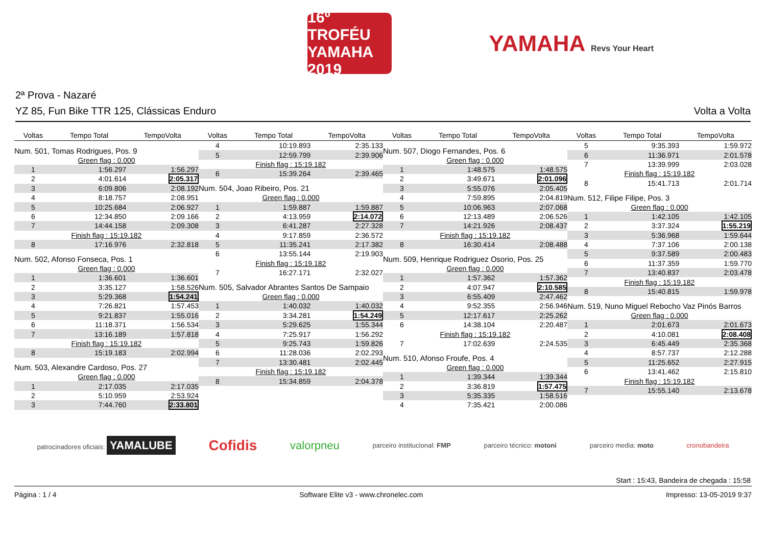16º TROFÉU YAMAHA 2019
YAMAHA Revs Your Heart
2ª Prova - Nazaré
YZ 85, Fun Bike TTR 125, Clássicas Enduro Volta a Volta
| Voltas | Tempo Total | TempoVolta |
| --- | --- | --- |
| Num. 501, Tomas Rodrigues, Pos. 9 | | |
| Green flag : 0.000 | | |
| 1 | 1:56.297 | 1:56.297 |
| 2 | 4:01.614 | 2:05.317 |
| 3 | 6:09.806 | 2:08.192 |
| 4 | 8:18.757 | 2:08.951 |
| 5 | 10:25.684 | 2:06.927 |
| 6 | 12:34.850 | 2:09.166 |
| 7 | 14:44.158 | 2:09.308 |
| Finish flag : 15:19.182 | | |
| 8 | 17:16.976 | 2:32.818 |
| Num. 502, Afonso Fonseca, Pos. 1 | | |
| Green flag : 0.000 | | |
| 1 | 1:36.601 | 1:36.601 |
| 2 | 3:35.127 | 1:58.526 |
| 3 | 5:29.368 | 1:54.241 |
| 4 | 7:26.821 | 1:57.453 |
| 5 | 9:21.837 | 1:55.016 |
| 6 | 11:18.371 | 1:56.534 |
| 7 | 13:16.189 | 1:57.818 |
| Finish flag : 15:19.182 | | |
| 8 | 15:19.183 | 2:02.994 |
| Num. 503, Alexandre Cardoso, Pos. 27 | | |
| Green flag : 0.000 | | |
| 1 | 2:17.035 | 2:17.035 |
| 2 | 5:10.959 | 2:53.924 |
| 3 | 7:44.760 | 2:33.801 |
| Voltas | Tempo Total | TempoVolta |
| --- | --- | --- |
| 4 | 10:19.893 | 2:35.133 |
| 5 | 12:59.799 | 2:39.906 |
| Finish flag : 15:19.182 | | |
| 6 | 15:39.264 | 2:39.465 |
| Num. 504, Joao Ribeiro, Pos. 21 | | |
| Green flag : 0.000 | | |
| 1 | 1:59.887 | 1:59.887 |
| 2 | 4:13.959 | 2:14.072 |
| 3 | 6:41.287 | 2:27.328 |
| 4 | 9:17.859 | 2:36.572 |
| 5 | 11:35.241 | 2:17.382 |
| 6 | 13:55.144 | 2:19.903 |
| Finish flag : 15:19.182 | | |
| 7 | 16:27.171 | 2:32.027 |
| Num. 505, Salvador Abrantes Santos De Sampaio | | |
| Green flag : 0.000 | | |
| 1 | 1:40.032 | 1:40.032 |
| 2 | 3:34.281 | 1:54.249 |
| 3 | 5:29.625 | 1:55.344 |
| 4 | 7:25.917 | 1:56.292 |
| 5 | 9:25.743 | 1:59.826 |
| 6 | 11:28.036 | 2:02.293 |
| 7 | 13:30.481 | 2:02.445 |
| Finish flag : 15:19.182 | | |
| 8 | 15:34.859 | 2:04.378 |
| Voltas | Tempo Total | TempoVolta |
| --- | --- | --- |
| Num. 507, Diogo Fernandes, Pos. 6 | | |
| Green flag : 0.000 | | |
| 1 | 1:48.575 | 1:48.575 |
| 2 | 3:49.671 | 2:01.096 |
| 3 | 5:55.076 | 2:05.405 |
| 4 | 7:59.895 | 2:04.819 |
| 5 | 10:06.963 | 2:07.068 |
| 6 | 12:13.489 | 2:06.526 |
| 7 | 14:21.926 | 2:08.437 |
| Finish flag : 15:19.182 | | |
| 8 | 16:30.414 | 2:08.488 |
| Num. 509, Henrique Rodriguez Osorio, Pos. 25 | | |
| Green flag : 0.000 | | |
| 1 | 1:57.362 | 1:57.362 |
| 2 | 4:07.947 | 2:10.585 |
| 3 | 6:55.409 | 2:47.462 |
| 4 | 9:52.355 | 2:56.946 |
| 5 | 12:17.617 | 2:25.262 |
| 6 | 14:38.104 | 2:20.487 |
| Finish flag : 15:19.182 | | |
| 7 | 17:02.639 | 2:24.535 |
| Num. 510, Afonso Froufe, Pos. 4 | | |
| Green flag : 0.000 | | |
| 1 | 1:39.344 | 1:39.344 |
| 2 | 3:36.819 | 1:57.475 |
| 3 | 5:35.335 | 1:58.516 |
| 4 | 7:35.421 | 2:00.086 |
| Voltas | Tempo Total | TempoVolta |
| --- | --- | --- |
| 5 | 9:35.393 | 1:59.972 |
| 6 | 11:36.971 | 2:01.578 |
| 7 | 13:39.999 | 2:03.028 |
| Finish flag : 15:19.182 | | |
| 8 | 15:41.713 | 2:01.714 |
| Num. 512, Filipe Filipe, Pos. 3 | | |
| Green flag : 0.000 | | |
| 1 | 1:42.105 | 1:42.105 |
| 2 | 3:37.324 | 1:55.219 |
| 3 | 5:36.968 | 1:59.644 |
| 4 | 7:37.106 | 2:00.138 |
| 5 | 9:37.589 | 2:00.483 |
| 6 | 11:37.359 | 1:59.770 |
| 7 | 13:40.837 | 2:03.478 |
| Finish flag : 15:19.182 | | |
| 8 | 15:40.815 | 1:59.978 |
| Num. 519, Nuno Miguel Rebocho Vaz Pinós Barros | | |
| Green flag : 0.000 | | |
| 1 | 2:01.673 | 2:01.673 |
| 2 | 4:10.081 | 2:08.408 |
| 3 | 6:45.449 | 2:35.368 |
| 4 | 8:57.737 | 2:12.288 |
| 5 | 11:25.652 | 2:27.915 |
| 6 | 13:41.462 | 2:15.810 |
| Finish flag : 15:19.182 | | |
| 7 | 15:55.140 | 2:13.678 |
patrocinadores oficiais: YAMALUBE Cofidis valorpneu parceiro institucional: FMP parceiro técnico: motoni parceiro media: moto cronobandeira
Start : 15:43, Bandeira de chegada : 15:58
Página : 1 / 4 Software Elite v3 - www.chronelec.com Impresso: 13-05-2019 9:37